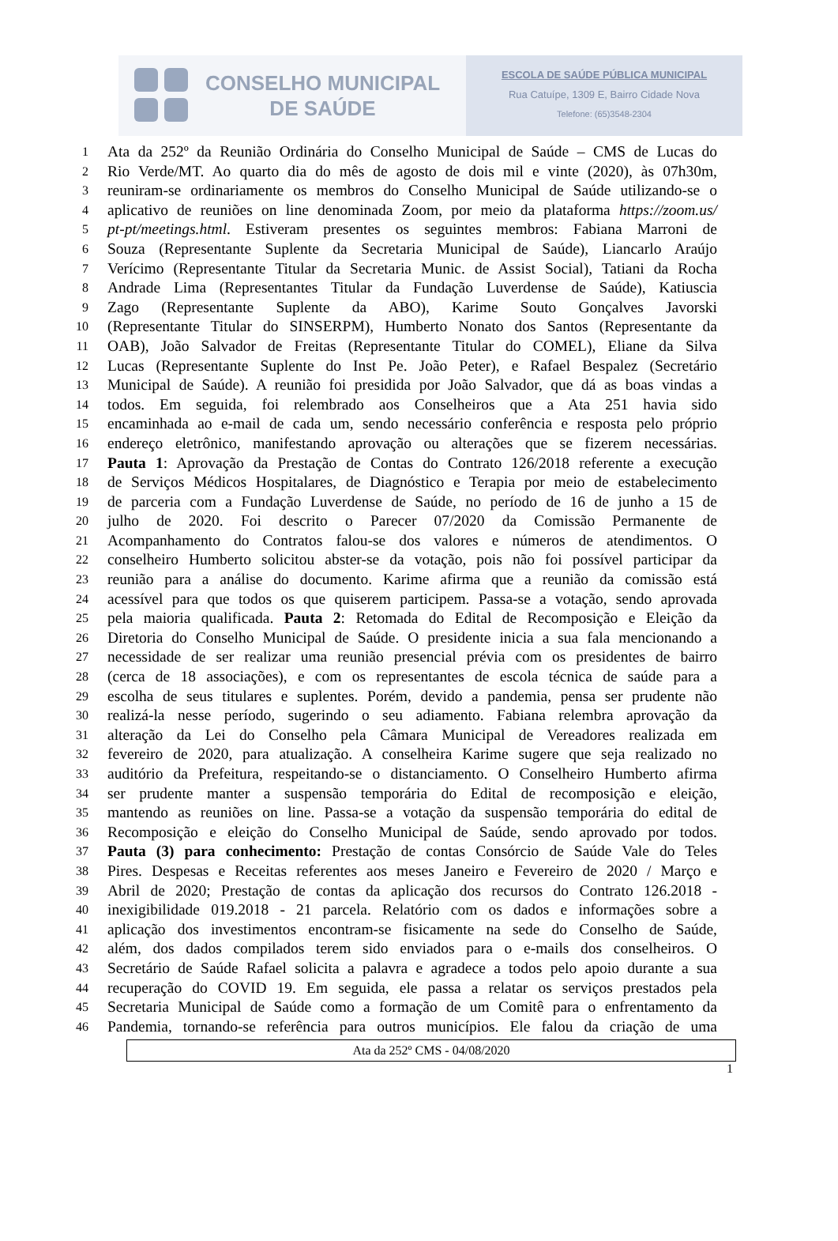CONSELHO MUNICIPAL
DE SAÚDE
ESCOLA DE SAÚDE PÚBLICA MUNICIPAL
Rua Catuípe, 1309 E, Bairro Cidade Nova
Telefone: (65)3548-2304
1
Ata da 252º da Reunião Ordinária do Conselho Municipal de Saúde – CMS de Lucas do
2
Rio Verde/MT. Ao quarto dia do mês de agosto de dois mil e vinte (2020), às 07h30m,
3
reuniram-se ordinariamente os membros do Conselho Municipal de Saúde utilizando-se o
4
aplicativo de reuniões on line denominada Zoom, por meio da plataforma https://zoom.us/
5
pt-pt/meetings.html. Estiveram presentes os seguintes membros: Fabiana Marroni de
6
Souza (Representante Suplente da Secretaria Municipal de Saúde), Liancarlo Araújo
7
Verícimo (Representante Titular da Secretaria Munic. de Assist Social), Tatiani da Rocha
8
Andrade Lima (Representantes Titular da Fundação Luverdense de Saúde), Katiuscia
9
Zago (Representante Suplente da ABO), Karime Souto Gonçalves Javorski
10
(Representante Titular do SINSERPM), Humberto Nonato dos Santos (Representante da
11
OAB), João Salvador de Freitas (Representante Titular do COMEL), Eliane da Silva
12
Lucas (Representante Suplente do Inst Pe. João Peter), e Rafael Bespalez (Secretário
13
Municipal de Saúde). A reunião foi presidida por João Salvador, que dá as boas vindas a
14
todos. Em seguida, foi relembrado aos Conselheiros que a Ata 251 havia sido
15
encaminhada ao e-mail de cada um, sendo necessário conferência e resposta pelo próprio
16
endereço eletrônico, manifestando aprovação ou alterações que se fizerem necessárias.
17
Pauta 1: Aprovação da Prestação de Contas do Contrato 126/2018 referente a execução
18
de Serviços Médicos Hospitalares, de Diagnóstico e Terapia por meio de estabelecimento
19
de parceria com a Fundação Luverdense de Saúde, no período de 16 de junho a 15 de
20
julho de 2020. Foi descrito o Parecer 07/2020 da Comissão Permanente de
21
Acompanhamento do Contratos falou-se dos valores e números de atendimentos. O
22
conselheiro Humberto solicitou abster-se da votação, pois não foi possível participar da
23
reunião para a análise do documento. Karime afirma que a reunião da comissão está
24
acessível para que todos os que quiserem participem. Passa-se a votação, sendo aprovada
25
pela maioria qualificada. Pauta 2: Retomada do Edital de Recomposição e Eleição da
26
Diretoria do Conselho Municipal de Saúde. O presidente inicia a sua fala mencionando a
27
necessidade de ser realizar uma reunião presencial prévia com os presidentes de bairro
28
(cerca de 18 associações), e com os representantes de escola técnica de saúde para a
29
escolha de seus titulares e suplentes. Porém, devido a pandemia, pensa ser prudente não
30
realizá-la nesse período, sugerindo o seu adiamento. Fabiana relembra aprovação da
31
alteração da Lei do Conselho pela Câmara Municipal de Vereadores realizada em
32
fevereiro de 2020, para atualização. A conselheira Karime sugere que seja realizado no
33
auditório da Prefeitura, respeitando-se o distanciamento. O Conselheiro Humberto afirma
34
ser prudente manter a suspensão temporária do Edital de recomposição e eleição,
35
mantendo as reuniões on line. Passa-se a votação da suspensão temporária do edital de
36
Recomposição e eleição do Conselho Municipal de Saúde, sendo aprovado por todos.
37
Pauta (3) para conhecimento: Prestação de contas Consórcio de Saúde Vale do Teles
38
Pires. Despesas e Receitas referentes aos meses Janeiro e Fevereiro de 2020 / Março e
39
Abril de 2020; Prestação de contas da aplicação dos recursos do Contrato 126.2018 -
40
inexigibilidade 019.2018 - 21 parcela. Relatório com os dados e informações sobre a
41
aplicação dos investimentos encontram-se fisicamente na sede do Conselho de Saúde,
42
além, dos dados compilados terem sido enviados para o e-mails dos conselheiros. O
43
Secretário de Saúde Rafael solicita a palavra e agradece a todos pelo apoio durante a sua
44
recuperação do COVID 19. Em seguida, ele passa a relatar os serviços prestados pela
45
Secretaria Municipal de Saúde como a formação de um Comitê para o enfrentamento da
46
Pandemia, tornando-se referência para outros municípios. Ele falou da criação de uma
Ata da 252º CMS - 04/08/2020
1